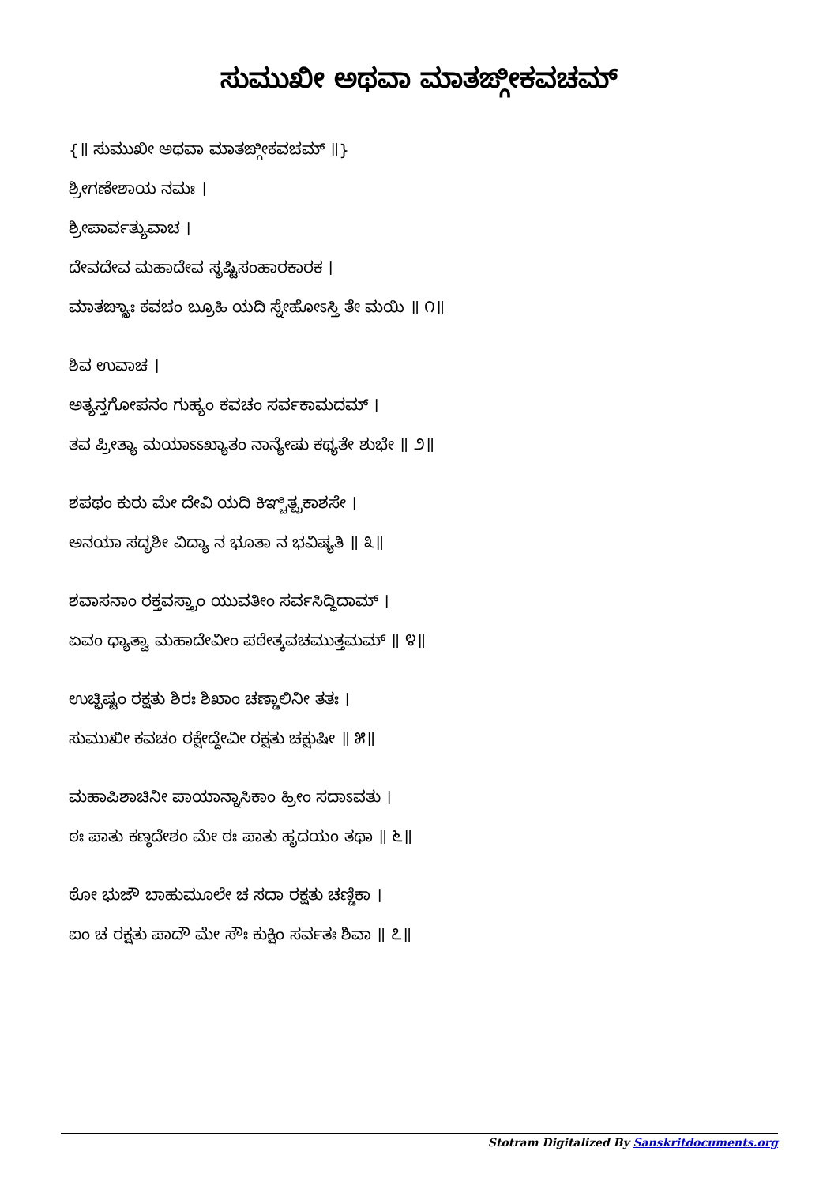ಸುಮುಖೀ ಅಥವಾ ಮಾತಙ್ಗೀಕವಚಮ್
{॥ ಸುಮುಖೀ ಅಥವಾ ಮಾತಙ್ಗೀಕವಚಮ್ ॥}
ಶ್ರೀಗಣೇಶಾಯ ನಮಃ ।
ಶ್ರೀಪಾರ್ವತ್ಯುವಾಚ ।
ದೇವದೇವ ಮಹಾದೇವ ಸೃಷ್ಟಿಸಂಹಾರಕಾರಕ ।
ಮಾತಙ್ಗ್ಯಾಃ ಕವಚಂ ಬ್ರೂಹಿ ಯದಿ ಸ್ನೇಹೋಽಸ್ತಿ ತೇ ಮಯಿ ॥ ೧॥
ಶಿವ ಉವಾಚ ।
ಅತ್ಯನ್ತಗೋಪನಂ ಗುಹ್ಯಂ ಕವಚಂ ಸರ್ವಕಾಮದಮ್ ।
ತವ ಪ್ರೀತ್ಯಾ ಮಯಾಽಽಖ್ಯಾತಂ ನಾನ್ಯೇಷು ಕಥ್ಯತೇ ಶುಭೇ ॥ ೨॥
ಶಪಥಂ ಕುರು ಮೇ ದೇವಿ ಯದಿ ಕಿಞ್ಚಿತ್ಪ್ರಕಾಶಸೇ ।
ಅನಯಾ ಸದೃಶೀ ವಿದ್ಯಾ ನ ಭೂತಾ ನ ಭವಿಷ್ಯತಿ ॥ ೩॥
ಶವಾಸನಾಂ ರಕ್ತವಸ್ತ್ರಾಂ ಯುವತೀಂ ಸರ್ವಸಿದ್ಧಿದಾಮ್ ।
ಏವಂ ಧ್ಯಾತ್ವಾ ಮಹಾದೇವೀಂ ಪಠೇತ್ಕವಚಮುತ್ತಮಮ್ ॥ ೪॥
ಉಚ್ಛಿಷ್ಟಂ ರಕ್ಷತು ಶಿರಃ ಶಿಖಾಂ ಚಣ್ಡಾಲಿನೀ ತತಃ ।
ಸುಮುಖೀ ಕವಚಂ ರಕ್ಷೇದ್ದೇವೀ ರಕ್ಷತು ಚಕ್ಷುಷೀ ॥ ೫॥
ಮಹಾಪಿಶಾಚಿನೀ ಪಾಯಾನ್ನಾಸಿಕಾಂ ಹ್ರೀಂ ಸದಾಽವತು ।
ಠಃ ಪಾತು ಕಣ್ಠದೇಶಂ ಮೇ ಠಃ ಪಾತು ಹೃದಯಂ ತಥಾ ॥ ೬॥
ಠೋ ಭುಜೌ ಬಾಹುಮೂಲೇ ಚ ಸದಾ ರಕ್ಷತು ಚಣ್ಡಿಕಾ ।
ಐಂ ಚ ರಕ್ಷತು ಪಾದೌ ಮೇ ಸೌಃ ಕುಕ್ಷಿಂ ಸರ್ವತಃ ಶಿವಾ ॥ ೭॥
Stotram Digitalized By Sanskritdocuments.org